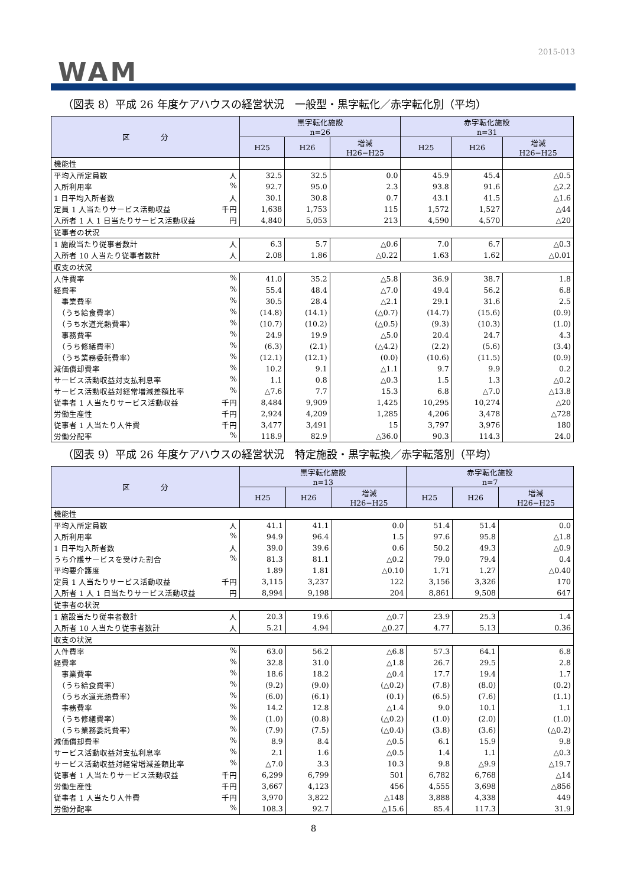2015-013
WAM
（図表 8）平成 26 年度ケアハウスの経営状況　一般型・黒字転化／赤字転化別（平均）
| 区 分 | 黒字転化施設 n=26 | | | 赤字転化施設 n=31 | | |
| --- | --- | --- | --- | --- | --- | --- |
| | H25 | H26 | 増減 H26−H25 | H25 | H26 | 増減 H26−H25 |
| 機能性 | | | | | | |
| 平均入所定員数 人 | 32.5 | 32.5 | 0.0 | 45.9 | 45.4 | △0.5 |
| 入所利用率 % | 92.7 | 95.0 | 2.3 | 93.8 | 91.6 | △2.2 |
| 1 日平均入所者数 人 | 30.1 | 30.8 | 0.7 | 43.1 | 41.5 | △1.6 |
| 定員 1 人当たりサービス活動収益 千円 | 1,638 | 1,753 | 115 | 1,572 | 1,527 | △44 |
| 入所者 1 人 1 日当たりサービス活動収益 円 | 4,840 | 5,053 | 213 | 4,590 | 4,570 | △20 |
| 従事者の状況 | | | | | | |
| 1 施設当たり従事者数計 人 | 6.3 | 5.7 | △0.6 | 7.0 | 6.7 | △0.3 |
| 入所者 10 人当たり従事者数計 人 | 2.08 | 1.86 | △0.22 | 1.63 | 1.62 | △0.01 |
| 収支の状況 | | | | | | |
| 人件費率 % | 41.0 | 35.2 | △5.8 | 36.9 | 38.7 | 1.8 |
| 経費率 % | 55.4 | 48.4 | △7.0 | 49.4 | 56.2 | 6.8 |
| 事業費率 % | 30.5 | 28.4 | △2.1 | 29.1 | 31.6 | 2.5 |
| （うち給食費率） % | (14.8) | (14.1) | (△0.7) | (14.7) | (15.6) | (0.9) |
| （うち水道光熱費率） % | (10.7) | (10.2) | (△0.5) | (9.3) | (10.3) | (1.0) |
| 事務費率 % | 24.9 | 19.9 | △5.0 | 20.4 | 24.7 | 4.3 |
| （うち修繕費率） % | (6.3) | (2.1) | (△4.2) | (2.2) | (5.6) | (3.4) |
| （うち業務委託費率） % | (12.1) | (12.1) | (0.0) | (10.6) | (11.5) | (0.9) |
| 減価償却費率 % | 10.2 | 9.1 | △1.1 | 9.7 | 9.9 | 0.2 |
| サービス活動収益対支払利息率 % | 1.1 | 0.8 | △0.3 | 1.5 | 1.3 | △0.2 |
| サービス活動収益対経常増減差額比率 % | △7.6 | 7.7 | 15.3 | 6.8 | △7.0 | △13.8 |
| 従事者 1 人当たりサービス活動収益 千円 | 8,484 | 9,909 | 1,425 | 10,295 | 10,274 | △20 |
| 労働生産性 千円 | 2,924 | 4,209 | 1,285 | 4,206 | 3,478 | △728 |
| 従事者 1 人当たり人件費 千円 | 3,477 | 3,491 | 15 | 3,797 | 3,976 | 180 |
| 労働分配率 % | 118.9 | 82.9 | △36.0 | 90.3 | 114.3 | 24.0 |
（図表 9）平成 26 年度ケアハウスの経営状況　特定施設・黒字転換／赤字転落別（平均）
| 区 分 | 黒字転化施設 n=13 | | | 赤字転化施設 n=7 | | |
| --- | --- | --- | --- | --- | --- | --- |
| | H25 | H26 | 増減 H26−H25 | H25 | H26 | 増減 H26−H25 |
| 機能性 | | | | | | |
| 平均入所定員数 人 | 41.1 | 41.1 | 0.0 | 51.4 | 51.4 | 0.0 |
| 入所利用率 % | 94.9 | 96.4 | 1.5 | 97.6 | 95.8 | △1.8 |
| 1 日平均入所者数 人 | 39.0 | 39.6 | 0.6 | 50.2 | 49.3 | △0.9 |
| うち介護サービスを受けた割合 % | 81.3 | 81.1 | △0.2 | 79.0 | 79.4 | 0.4 |
| 平均要介護度 | 1.89 | 1.81 | △0.10 | 1.71 | 1.27 | △0.40 |
| 定員 1 人当たりサービス活動収益 千円 | 3,115 | 3,237 | 122 | 3,156 | 3,326 | 170 |
| 入所者 1 人 1 日当たりサービス活動収益 円 | 8,994 | 9,198 | 204 | 8,861 | 9,508 | 647 |
| 従事者の状況 | | | | | | |
| 1 施設当たり従事者数計 人 | 20.3 | 19.6 | △0.7 | 23.9 | 25.3 | 1.4 |
| 入所者 10 人当たり従事者数計 人 | 5.21 | 4.94 | △0.27 | 4.77 | 5.13 | 0.36 |
| 収支の状況 | | | | | | |
| 人件費率 % | 63.0 | 56.2 | △6.8 | 57.3 | 64.1 | 6.8 |
| 経費率 % | 32.8 | 31.0 | △1.8 | 26.7 | 29.5 | 2.8 |
| 事業費率 % | 18.6 | 18.2 | △0.4 | 17.7 | 19.4 | 1.7 |
| （うち給食費率） % | (9.2) | (9.0) | (△0.2) | (7.8) | (8.0) | (0.2) |
| （うち水道光熱費率） % | (6.0) | (6.1) | (0.1) | (6.5) | (7.6) | (1.1) |
| 事務費率 % | 14.2 | 12.8 | △1.4 | 9.0 | 10.1 | 1.1 |
| （うち修繕費率） % | (1.0) | (0.8) | (△0.2) | (1.0) | (2.0) | (1.0) |
| （うち業務委託費率） % | (7.9) | (7.5) | (△0.4) | (3.8) | (3.6) | (△0.2) |
| 減価償却費率 % | 8.9 | 8.4 | △0.5 | 6.1 | 15.9 | 9.8 |
| サービス活動収益対支払利息率 % | 2.1 | 1.6 | △0.5 | 1.4 | 1.1 | △0.3 |
| サービス活動収益対経常増減差額比率 % | △7.0 | 3.3 | 10.3 | 9.8 | △9.9 | △19.7 |
| 従事者 1 人当たりサービス活動収益 千円 | 6,299 | 6,799 | 501 | 6,782 | 6,768 | △14 |
| 労働生産性 千円 | 3,667 | 4,123 | 456 | 4,555 | 3,698 | △856 |
| 従事者 1 人当たり人件費 千円 | 3,970 | 3,822 | △148 | 3,888 | 4,338 | 449 |
| 労働分配率 % | 108.3 | 92.7 | △15.6 | 85.4 | 117.3 | 31.9 |
8